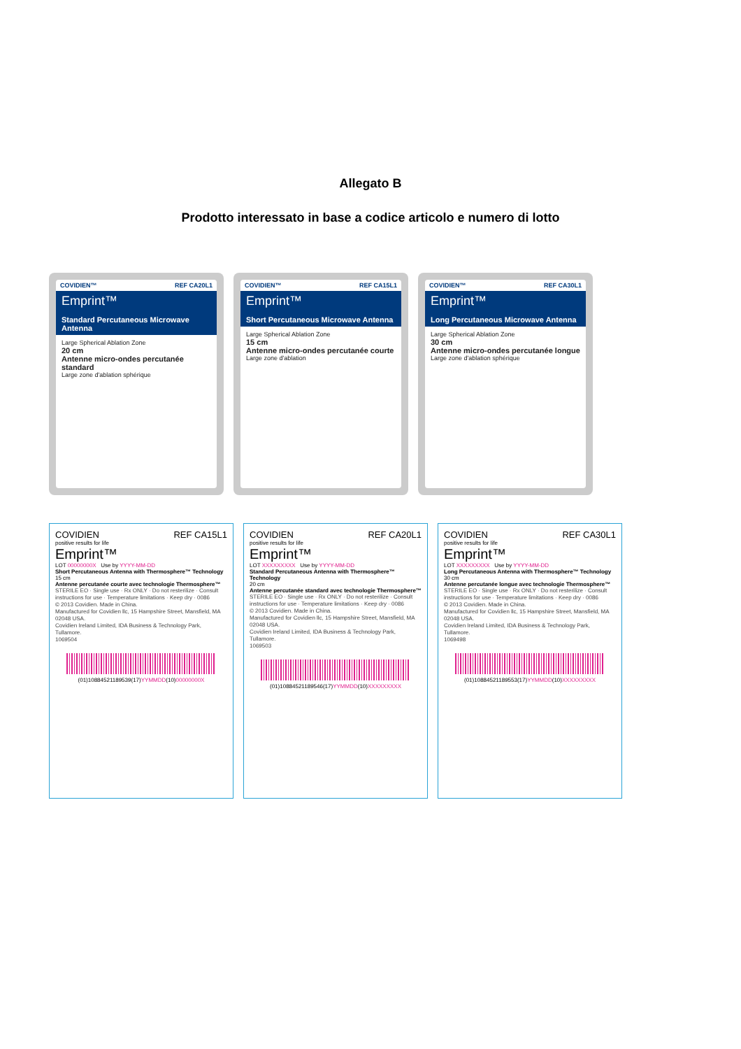Allegato B
Prodotto interessato in base a codice articolo e numero di lotto
COVIDIEN™ REF CA20L1
Emprint™
Standard Percutaneous Microwave Antenna
Large Spherical Ablation Zone
20 cm
Antenne micro-ondes percutanée standard
Large zone d'ablation sphérique
COVIDIEN™ REF CA15L1
Emprint™
Short Percutaneous Microwave Antenna
Large Spherical Ablation Zone
15 cm
Antenne micro-ondes percutanée courte
Large zone d'ablation
COVIDIEN™ REF CA30L1
Emprint™
Long Percutaneous Microwave Antenna
Large Spherical Ablation Zone
30 cm
Antenne micro-ondes percutanée longue
Large zone d'ablation sphérique
COVIDIEN REF CA15L1
positive results for life
Emprint™
LOT 00000000X Use by YYYY-MM-DD
Short Percutaneous Antenna with Thermosphere™ Technology
15 cm
Antenne percutanée courte avec technologie Thermosphere™
STERILE EO · Single use · Rx ONLY · Do not resterilize · Consult instructions for use · Temperature limitations · Keep dry · 0086
© 2013 Covidien. Made in China.
Manufactured for Covidien llc, 15 Hampshire Street, Mansfield, MA 02048 USA.
Covidien Ireland Limited, IDA Business & Technology Park, Tullamore.
1069504
(01)10884521189539(17)YYMMDD(10)00000000X
COVIDIEN REF CA20L1
positive results for life
Emprint™
LOT XXXXXXXXX Use by YYYY-MM-DD
Standard Percutaneous Antenna with Thermosphere™ Technology
20 cm
Antenne percutanée standard avec technologie Thermosphere™
STERILE EO · Single use · Rx ONLY · Do not resterilize · Consult instructions for use · Temperature limitations · Keep dry · 0086
© 2013 Covidien. Made in China.
Manufactured for Covidien llc, 15 Hampshire Street, Mansfield, MA 02048 USA.
Covidien Ireland Limited, IDA Business & Technology Park, Tullamore.
1069503
(01)10884521189546(17)YYMMDD(10)XXXXXXXXX
COVIDIEN REF CA30L1
positive results for life
Emprint™
LOT XXXXXXXXX Use by YYYY-MM-DD
Long Percutaneous Antenna with Thermosphere™ Technology
30 cm
Antenne percutanée longue avec technologie Thermosphere™
STERILE EO · Single use · Rx ONLY · Do not resterilize · Consult instructions for use · Temperature limitations · Keep dry · 0086
© 2013 Covidien. Made in China.
Manufactured for Covidien llc, 15 Hampshire Street, Mansfield, MA 02048 USA.
Covidien Ireland Limited, IDA Business & Technology Park, Tullamore.
1069498
(01)10884521189553(17)YYMMDD(10)XXXXXXXXX